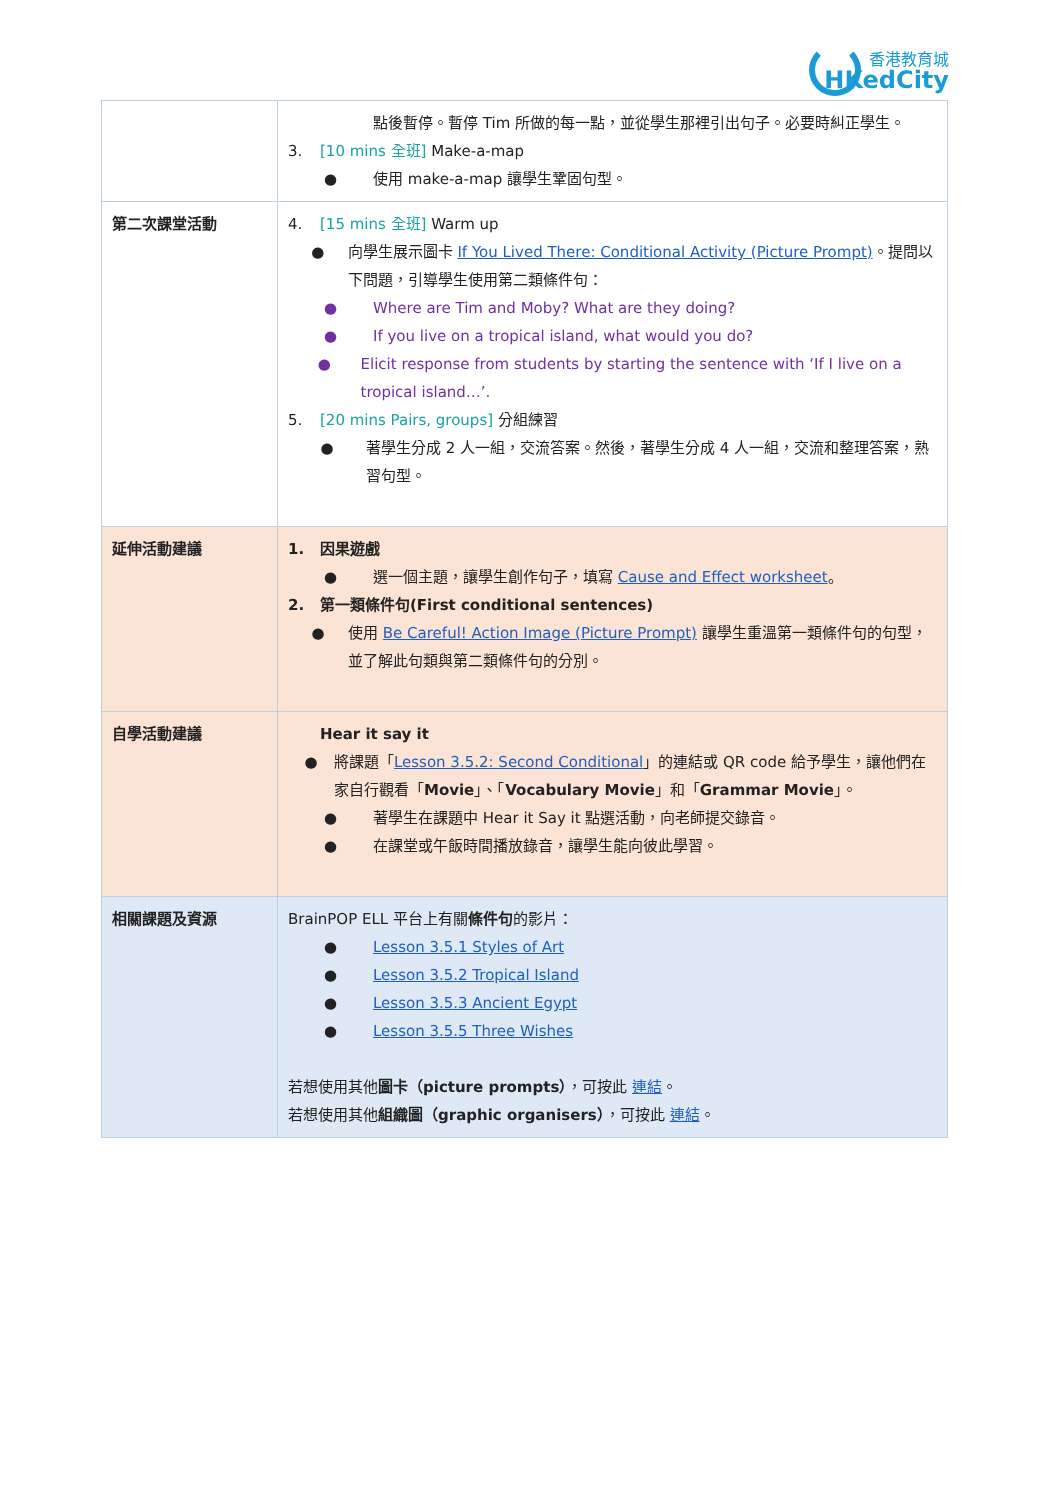香港教育城
HKedCity
| | 點後暫停。暫停 Tim 所做的每一點，並從學生那裡引出句子。必要時糾正學生。 3. [10 mins 全班] Make-a-map ● 使用 make-a-map 讓學生鞏固句型。 |
| 第二次課堂活動 | 4. [15 mins 全班] Warm up ● 向學生展示圖卡 If You Lived There: Conditional Activity (Picture Prompt) 。提問以下問題，引導學生使用第二類條件句： ● Where are Tim and Moby? What are they doing? ● If you live on a tropical island, what would you do? ● Elicit response from students by starting the sentence with ‘If I live on a tropical island…’. 5. [20 mins Pairs, groups] 分組練習 ● 著學生分成 2 人一組，交流答案。然後，著學生分成 4 人一組，交流和整理答案，熟習句型。 |
| 延伸活動建議 | 1. 因果遊戲 ● 選一個主題，讓學生創作句子，填寫 Cause and Effect worksheet 。 2. 第一類條件句(First conditional sentences) ● 使用 Be Careful! Action Image (Picture Prompt) 讓學生重溫第一類條件句的句型，並了解此句類與第二類條件句的分別。 |
| 自學活動建議 | Hear it say it ● 將課題「 Lesson 3.5.2: Second Conditional 」的連結或 QR code 給予學生，讓他們在家自行觀看「 Movie 」、「 Vocabulary Movie 」和「 Grammar Movie 」。 ● 著學生在課題中 Hear it Say it 點選活動，向老師提交錄音。 ● 在課堂或午飯時間播放錄音，讓學生能向彼此學習。 |
| 相關課題及資源 | BrainPOP ELL 平台上有關 條件句 的影片： ● Lesson 3.5.1 Styles of Art ● Lesson 3.5.2 Tropical Island ● Lesson 3.5.3 Ancient Egypt ● Lesson 3.5.5 Three Wishes 若想使用其他 圖卡（picture prompts） ，可按此 連結 。 若想使用其他 組織圖（graphic organisers） ，可按此 連結 。 |